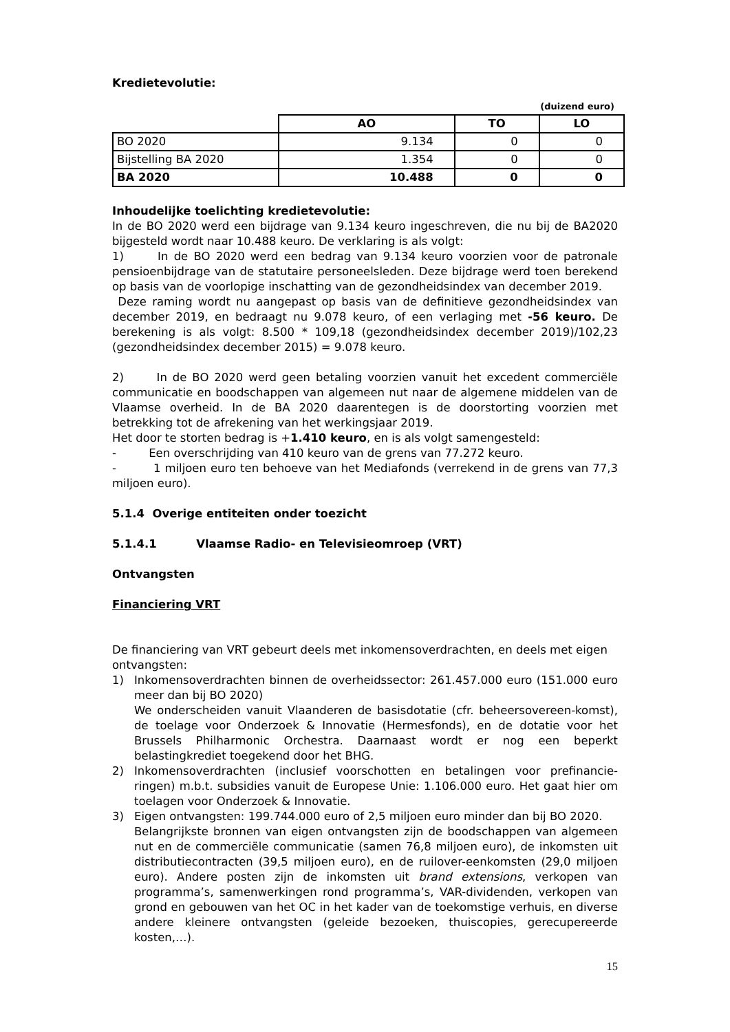Kredietevolutie:
(duizend euro)
| | AO | TO | LO |
| --- | --- | --- | --- |
| BO 2020 | 9.134 | 0 | 0 |
| Bijstelling BA 2020 | 1.354 | 0 | 0 |
| BA 2020 | 10.488 | 0 | 0 |
Inhoudelijke toelichting kredietevolutie:
In de BO 2020 werd een bijdrage van 9.134 keuro ingeschreven, die nu bij de BA2020 bijgesteld wordt naar 10.488 keuro. De verklaring is als volgt:
1) In de BO 2020 werd een bedrag van 9.134 keuro voorzien voor de patronale pensioenbijdrage van de statutaire personeelsleden. Deze bijdrage werd toen berekend op basis van de voorlopige inschatting van de gezondheidsindex van december 2019.
Deze raming wordt nu aangepast op basis van de definitieve gezondheidsindex van december 2019, en bedraagt nu 9.078 keuro, of een verlaging met -56 keuro. De berekening is als volgt: 8.500 * 109,18 (gezondheidsindex december 2019)/102,23 (gezondheidsindex december 2015) = 9.078 keuro.
2) In de BO 2020 werd geen betaling voorzien vanuit het excedent commerciële communicatie en boodschappen van algemeen nut naar de algemene middelen van de Vlaamse overheid. In de BA 2020 daarentegen is de doorstorting voorzien met betrekking tot de afrekening van het werkingsjaar 2019.
Het door te storten bedrag is +1.410 keuro, en is als volgt samengesteld:
- Een overschrijding van 410 keuro van de grens van 77.272 keuro.
- 1 miljoen euro ten behoeve van het Mediafonds (verrekend in de grens van 77,3 miljoen euro).
5.1.4 Overige entiteiten onder toezicht
5.1.4.1 Vlaamse Radio- en Televisieomroep (VRT)
Ontvangsten
Financiering VRT
De financiering van VRT gebeurt deels met inkomensoverdrachten, en deels met eigen ontvangsten:
1) Inkomensoverdrachten binnen de overheidssector: 261.457.000 euro (151.000 euro meer dan bij BO 2020)
We onderscheiden vanuit Vlaanderen de basisdotatie (cfr. beheersovereen-komst), de toelage voor Onderzoek & Innovatie (Hermesfonds), en de dotatie voor het Brussels Philharmonic Orchestra. Daarnaast wordt er nog een beperkt belastingkrediet toegekend door het BHG.
2) Inkomensoverdrachten (inclusief voorschotten en betalingen voor prefinancie-ringen) m.b.t. subsidies vanuit de Europese Unie: 1.106.000 euro. Het gaat hier om toelagen voor Onderzoek & Innovatie.
3) Eigen ontvangsten: 199.744.000 euro of 2,5 miljoen euro minder dan bij BO 2020.
Belangrijkste bronnen van eigen ontvangsten zijn de boodschappen van algemeen nut en de commerciële communicatie (samen 76,8 miljoen euro), de inkomsten uit distributiecontracten (39,5 miljoen euro), en de ruilover-eenkomsten (29,0 miljoen euro). Andere posten zijn de inkomsten uit brand extensions, verkopen van programma’s, samenwerkingen rond programma’s, VAR-dividenden, verkopen van grond en gebouwen van het OC in het kader van de toekomstige verhuis, en diverse andere kleinere ontvangsten (geleide bezoeken, thuiscopies, gerecupereerde kosten,…).
15